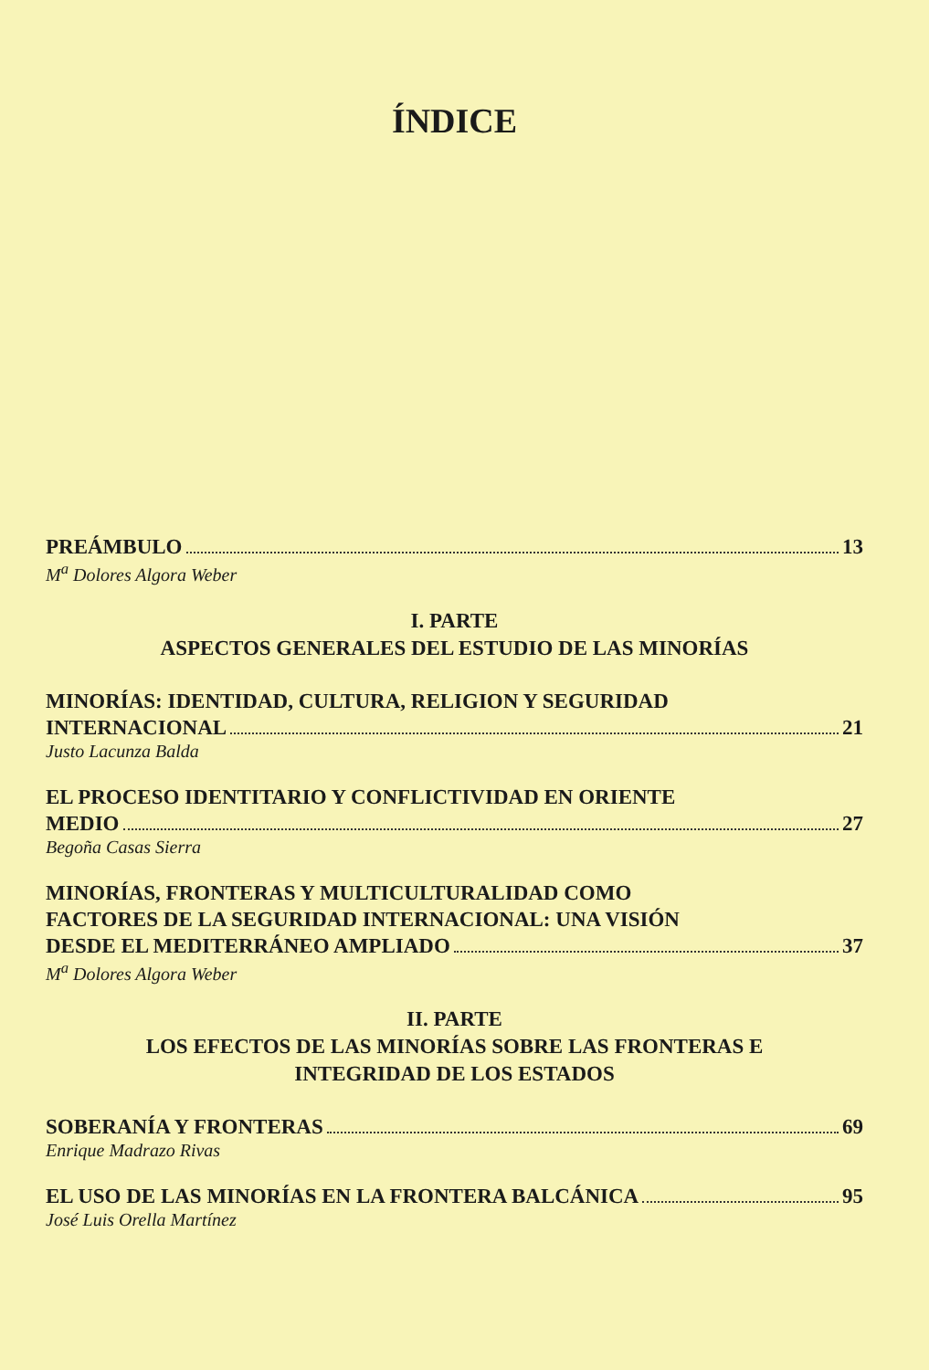ÍNDICE
PREÁMBULO 13
M<sup>a</sup> Dolores Algora Weber
I. PARTE
ASPECTOS GENERALES DEL ESTUDIO DE LAS MINORÍAS
MINORÍAS: IDENTIDAD, CULTURA, RELIGION Y SEGURIDAD
INTERNACIONAL 21
Justo Lacunza Balda
EL PROCESO IDENTITARIO Y CONFLICTIVIDAD EN ORIENTE
MEDIO 27
Begoña Casas Sierra
MINORÍAS, FRONTERAS Y MULTICULTURALIDAD COMO
FACTORES DE LA SEGURIDAD INTERNACIONAL: UNA VISIÓN
DESDE EL MEDITERRÁNEO AMPLIADO 37
M<sup>a</sup> Dolores Algora Weber
II. PARTE
LOS EFECTOS DE LAS MINORÍAS SOBRE LAS FRONTERAS E
INTEGRIDAD DE LOS ESTADOS
SOBERANÍA Y FRONTERAS 69
Enrique Madrazo Rivas
EL USO DE LAS MINORÍAS EN LA FRONTERA BALCÁNICA 95
José Luis Orella Martínez